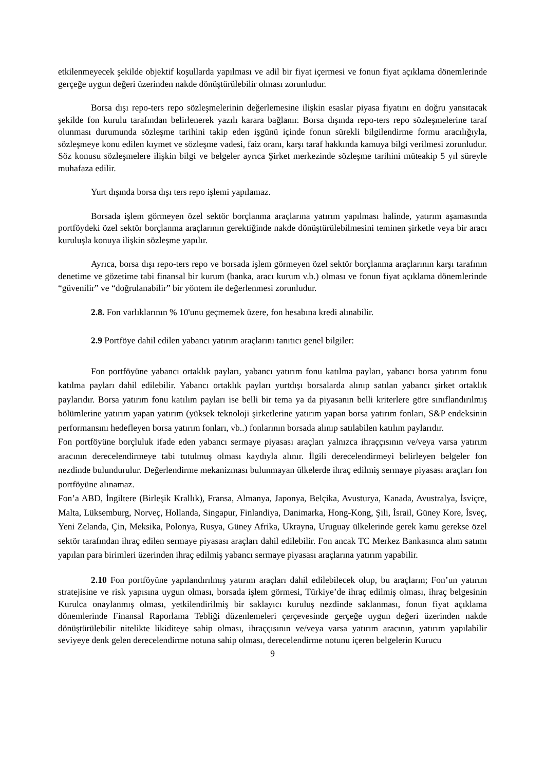etkilenmeyecek şekilde objektif koşullarda yapılması ve adil bir fiyat içermesi ve fonun fiyat açıklama dönemlerinde gerçeğe uygun değeri üzerinden nakde dönüştürülebilir olması zorunludur.
Borsa dışı repo-ters repo sözleşmelerinin değerlemesine ilişkin esaslar piyasa fiyatını en doğru yansıtacak şekilde fon kurulu tarafından belirlenerek yazılı karara bağlanır. Borsa dışında repo-ters repo sözleşmelerine taraf olunması durumunda sözleşme tarihini takip eden işgünü içinde fonun sürekli bilgilendirme formu aracılığıyla, sözleşmeye konu edilen kıymet ve sözleşme vadesi, faiz oranı, karşı taraf hakkında kamuya bilgi verilmesi zorunludur. Söz konusu sözleşmelere ilişkin bilgi ve belgeler ayrıca Şirket merkezinde sözleşme tarihini müteakip 5 yıl süreyle muhafaza edilir.
Yurt dışında borsa dışı ters repo işlemi yapılamaz.
Borsada işlem görmeyen özel sektör borçlanma araçlarına yatırım yapılması halinde, yatırım aşamasında portföydeki özel sektör borçlanma araçlarının gerektiğinde nakde dönüştürülebilmesini teminen şirketle veya bir aracı kuruluşla konuya ilişkin sözleşme yapılır.
Ayrıca, borsa dışı repo-ters repo ve borsada işlem görmeyen özel sektör borçlanma araçlarının karşı tarafının denetime ve gözetime tabi finansal bir kurum (banka, aracı kurum v.b.) olması ve fonun fiyat açıklama dönemlerinde “güvenilir” ve “doğrulanabilir” bir yöntem ile değerlenmesi zorunludur.
2.8. Fon varlıklarının % 10'unu geçmemek üzere, fon hesabına kredi alınabilir.
2.9 Portföye dahil edilen yabancı yatırım araçlarını tanıtıcı genel bilgiler:
Fon portföyüne yabancı ortaklık payları, yabancı yatırım fonu katılma payları, yabancı borsa yatırım fonu katılma payları dahil edilebilir. Yabancı ortaklık payları yurtdışı borsalarda alınıp satılan yabancı şirket ortaklık paylarıdır. Borsa yatırım fonu katılım payları ise belli bir tema ya da piyasanın belli kriterlere göre sınıflandırılmış bölümlerine yatırım yapan yatırım (yüksek teknoloji şirketlerine yatırım yapan borsa yatırım fonları, S&P endeksinin performansını hedefleyen borsa yatırım fonları, vb..) fonlarının borsada alınıp satılabilen katılım paylarıdır.
Fon portföyüne borçluluk ifade eden yabancı sermaye piyasası araçları yalnızca ihraççısının ve/veya varsa yatırım aracının derecelendirmeye tabi tutulmuş olması kaydıyla alınır. İlgili derecelendirmeyi belirleyen belgeler fon nezdinde bulundurulur. Değerlendirme mekanizması bulunmayan ülkelerde ihraç edilmiş sermaye piyasası araçları fon portföyüne alınamaz.
Fon’a ABD, İngiltere (Birleşik Krallık), Fransa, Almanya, Japonya, Belçika, Avusturya, Kanada, Avustralya, İsviçre, Malta, Lüksemburg, Norveç, Hollanda, Singapur, Finlandiya, Danimarka, Hong-Kong, Şili, İsrail, Güney Kore, İsveç, Yeni Zelanda, Çin, Meksika, Polonya, Rusya, Güney Afrika, Ukrayna, Uruguay ülkelerinde gerek kamu gerekse özel sektör tarafından ihraç edilen sermaye piyasası araçları dahil edilebilir. Fon ancak TC Merkez Bankasınca alım satımı yapılan para birimleri üzerinden ihraç edilmiş yabancı sermaye piyasası araçlarına yatırım yapabilir.
2.10 Fon portföyüne yapılandırılmış yatırım araçları dahil edilebilecek olup, bu araçların; Fon’un yatırım stratejisine ve risk yapısına uygun olması, borsada işlem görmesi, Türkiye’de ihraç edilmiş olması, ihraç belgesinin Kurulca onaylanmış olması, yetkilendirilmiş bir saklayıcı kuruluş nezdinde saklanması, fonun fiyat açıklama dönemlerinde Finansal Raporlama Tebliği düzenlemeleri çerçevesinde gerçeğe uygun değeri üzerinden nakde dönüştürülebilir nitelikte likiditeye sahip olması, ihraççısının ve/veya varsa yatırım aracının, yatırım yapılabilir seviyeye denk gelen derecelendirme notuna sahip olması, derecelendirme notunu içeren belgelerin Kurucu
9